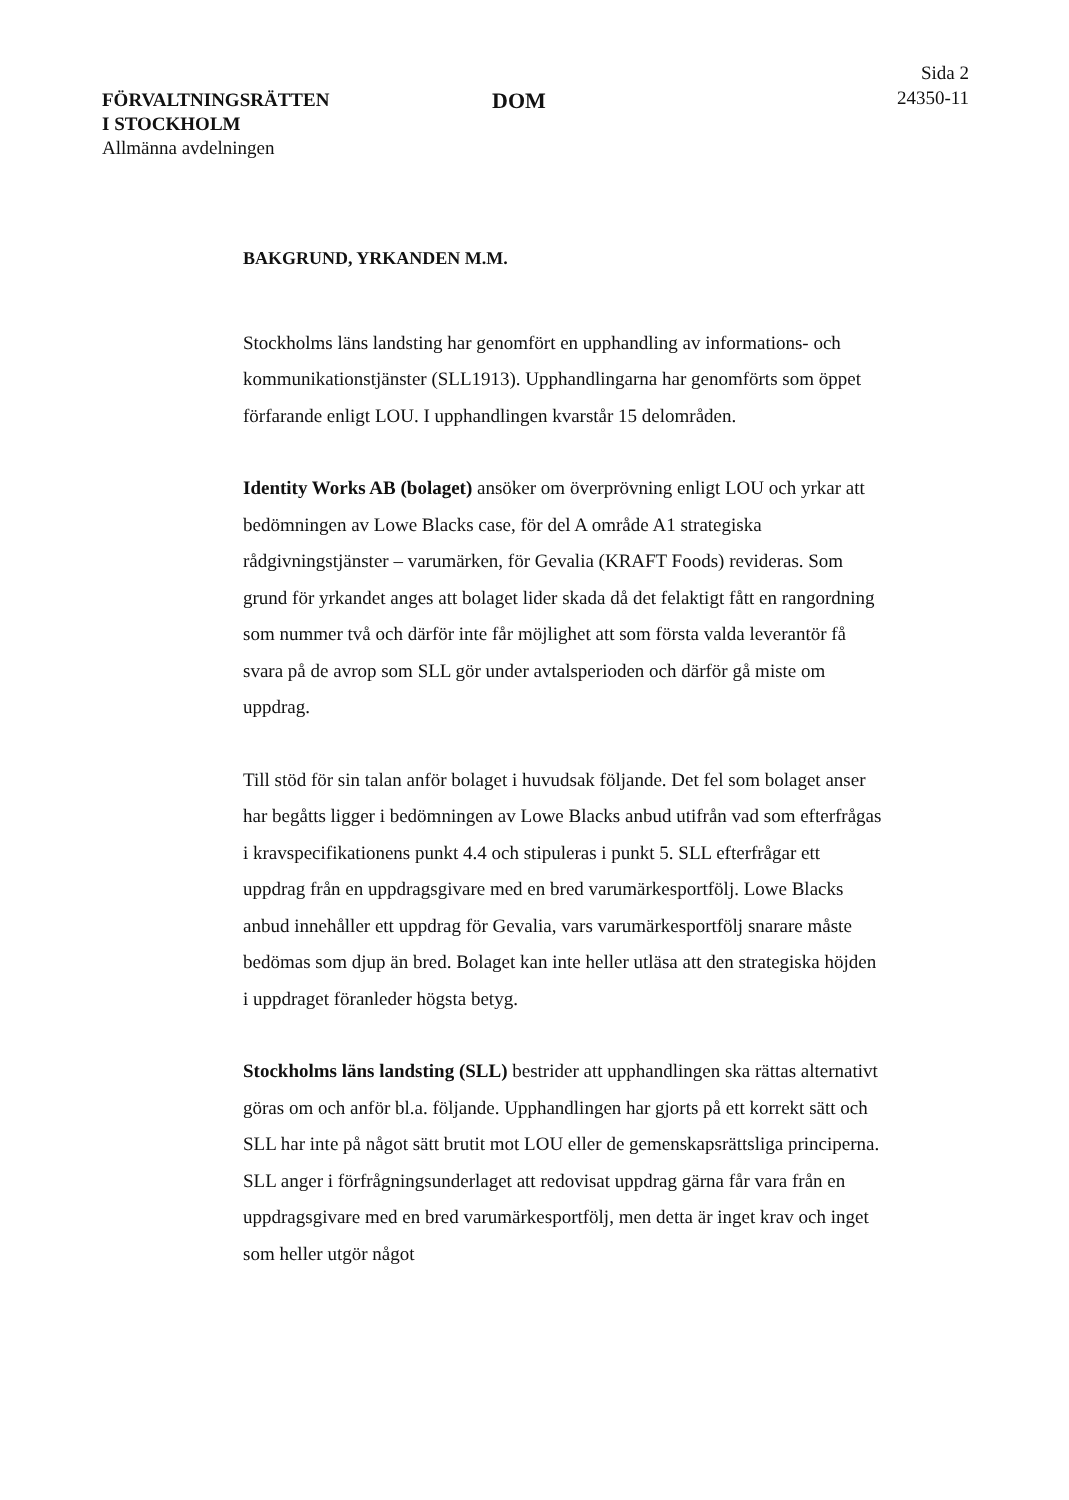FÖRVALTNINGSRÄTTEN
I STOCKHOLM
Allmänna avdelningen
DOM
Sida 2
24350-11
BAKGRUND, YRKANDEN M.M.
Stockholms läns landsting har genomfört en upphandling av informations- och kommunikationstjänster (SLL1913). Upphandlingarna har genomförts som öppet förfarande enligt LOU. I upphandlingen kvarstår 15 delområden.
Identity Works AB (bolaget) ansöker om överprövning enligt LOU och yrkar att bedömningen av Lowe Blacks case, för del A område A1 strategiska rådgivningstjänster – varumärken, för Gevalia (KRAFT Foods) revideras. Som grund för yrkandet anges att bolaget lider skada då det felaktigt fått en rangordning som nummer två och därför inte får möjlighet att som första valda leverantör få svara på de avrop som SLL gör under avtalsperioden och därför gå miste om uppdrag.
Till stöd för sin talan anför bolaget i huvudsak följande. Det fel som bolaget anser har begåtts ligger i bedömningen av Lowe Blacks anbud utifrån vad som efterfrågas i kravspecifikationens punkt 4.4 och stipuleras i punkt 5. SLL efterfrågar ett uppdrag från en uppdragsgivare med en bred varumärkesportfölj. Lowe Blacks anbud innehåller ett uppdrag för Gevalia, vars varumärkesportfölj snarare måste bedömas som djup än bred. Bolaget kan inte heller utläsa att den strategiska höjden i uppdraget föranleder högsta betyg.
Stockholms läns landsting (SLL) bestrider att upphandlingen ska rättas alternativt göras om och anför bl.a. följande. Upphandlingen har gjorts på ett korrekt sätt och SLL har inte på något sätt brutit mot LOU eller de gemenskapsrättsliga principerna. SLL anger i förfrågningsunderlaget att redovisat uppdrag gärna får vara från en uppdragsgivare med en bred varumärkesportfölj, men detta är inget krav och inget som heller utgör något